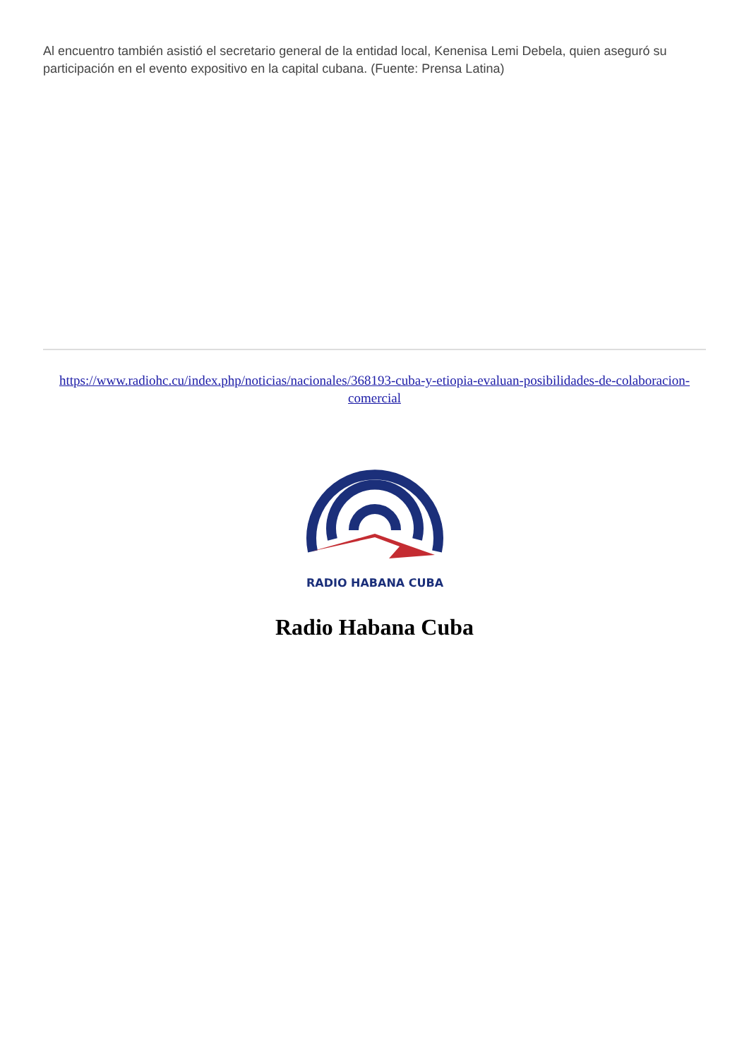Al encuentro también asistió el secretario general de la entidad local, Kenenisa Lemi Debela, quien aseguró su participación en el evento expositivo en la capital cubana. (Fuente: Prensa Latina)
https://www.radiohc.cu/index.php/noticias/nacionales/368193-cuba-y-etiopia-evaluan-posibilidades-de-colaboracion-comercial
RADIO HABANA CUBA
Radio Habana Cuba